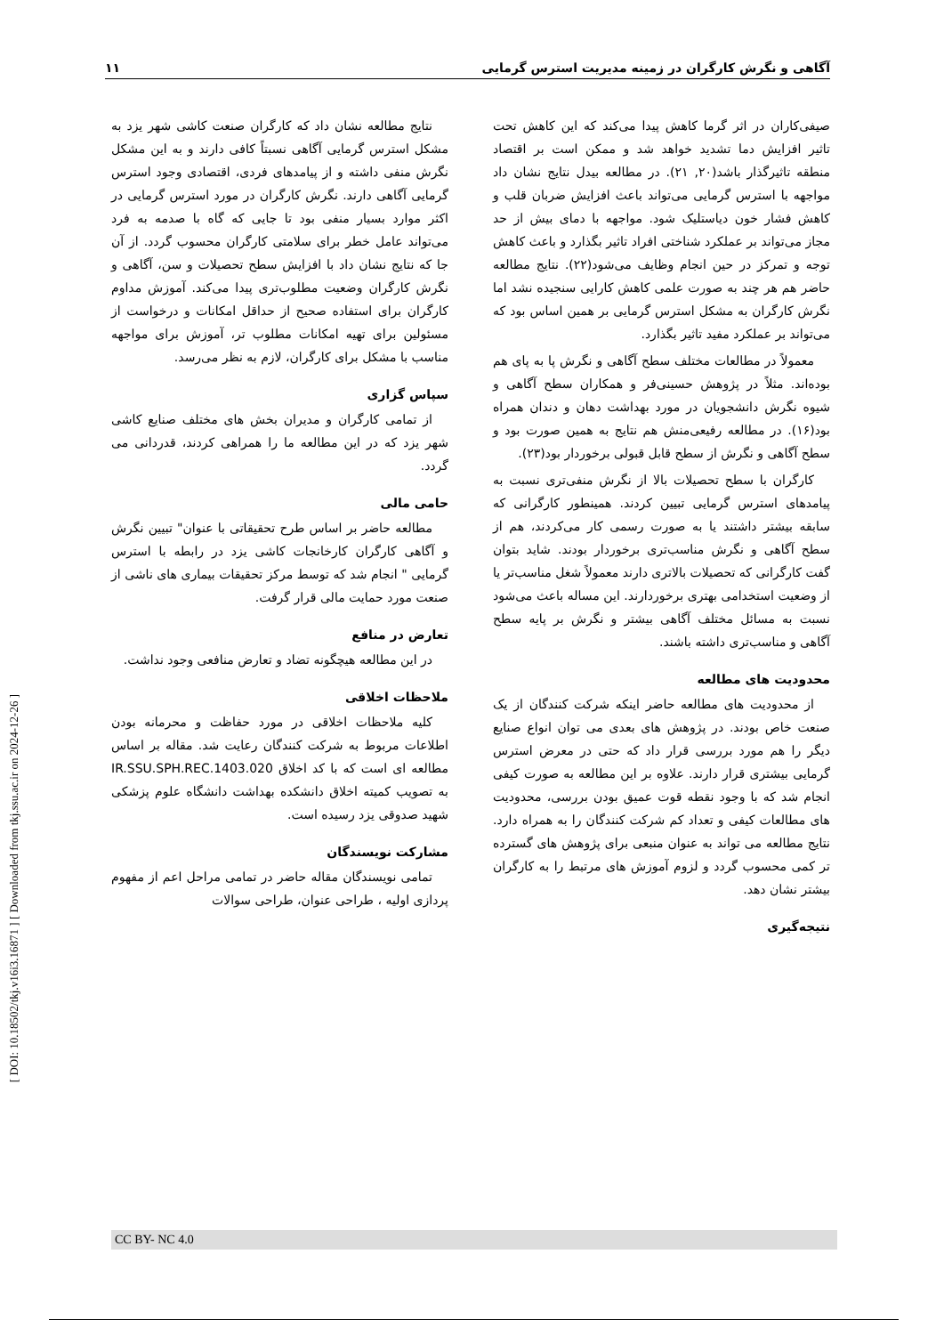[ DOI: 10.18502/tkj.v16i3.16871 ] [ Downloaded from tkj.ssu.ac.ir on 2024-12-26 ]
آگاهی و نگرش کارگران در زمینه مدیریت استرس گرمایی ۱۱
صیفی‌کاران در اثر گرما کاهش پیدا می‌کند که این کاهش تحت تاثیر افزایش دما تشدید خواهد شد و ممکن است بر اقتصاد منطقه تاثیرگذار باشد(۲۰, ۲۱). در مطالعه بیدل نتایج نشان داد مواجهه با استرس گرمایی می‌تواند باعث افزایش ضربان قلب و کاهش فشار خون دیاستلیک شود. مواجهه با دمای بیش از حد مجاز می‌تواند بر عملکرد شناختی افراد تاثیر بگذارد و باعث کاهش توجه و تمرکز در حین انجام وظایف می‌شود(۲۲). نتایج مطالعه حاضر هم هر چند به صورت علمی کاهش کارایی سنجیده نشد اما نگرش کارگران به مشکل استرس گرمایی بر همین اساس بود که می‌تواند بر عملکرد مفید تاثیر بگذارد.
معمولاً در مطالعات مختلف سطح آگاهی و نگرش پا به پای هم بوده‌اند. مثلاً در پژوهش حسینی‌فر و همکاران سطح آگاهی و شیوه نگرش دانشجویان در مورد بهداشت دهان و دندان همراه بود(۱۶). در مطالعه رفیعی‌منش هم نتایج به همین صورت بود و سطح آگاهی و نگرش از سطح قابل قبولی برخوردار بود(۲۳).
کارگران با سطح تحصیلات بالا از نگرش منفی‌تری نسبت به پیامدهای استرس گرمایی تبیین کردند. همینطور کارگرانی که سابقه بیشتر داشتند یا به صورت رسمی کار می‌کردند، هم از سطح آگاهی و نگرش مناسب‌تری برخوردار بودند. شاید بتوان گفت کارگرانی که تحصیلات بالاتری دارند معمولاً شغل مناسب‌تر یا از وضعیت استخدامی بهتری برخوردارند. این مساله باعث می‌شود نسبت به مسائل مختلف آگاهی بیشتر و نگرش بر پایه سطح آگاهی و مناسب‌تری داشته باشند.
محدودیت های مطالعه
از محدودیت های مطالعه حاضر اینکه شرکت کنندگان از یک صنعت خاص بودند. در پژوهش های بعدی می توان انواع صنایع دیگر را هم مورد بررسی قرار داد که حتی در معرض استرس گرمایی بیشتری قرار دارند. علاوه بر این مطالعه به صورت کیفی انجام شد که با وجود نقطه قوت عمیق بودن بررسی، محدودیت های مطالعات کیفی و تعداد کم شرکت کنندگان را به همراه دارد. نتایج مطالعه می تواند به عنوان منبعی برای پژوهش های گسترده تر کمی محسوب گردد و لزوم آموزش های مرتبط را به کارگران بیشتر نشان دهد.
نتیجه‌گیری
نتایج مطالعه نشان داد که کارگران صنعت کاشی شهر یزد به مشکل استرس گرمایی آگاهی نسبتاً کافی دارند و به این مشکل نگرش منفی داشته و از پیامدهای فردی، اقتصادی وجود استرس گرمایی آگاهی دارند. نگرش کارگران در مورد استرس گرمایی در اکثر موارد بسیار منفی بود تا جایی که گاه با صدمه به فرد می‌تواند عامل خطر برای سلامتی کارگران محسوب گردد. از آن جا که نتایج نشان داد با افزایش سطح تحصیلات و سن، آگاهی و نگرش کارگران وضعیت مطلوب‌تری پیدا می‌کند. آموزش مداوم کارگران برای استفاده صحیح از حداقل امکانات و درخواست از مسئولین برای تهیه امکانات مطلوب تر، آموزش برای مواجهه مناسب با مشکل برای کارگران، لازم به نظر می‌رسد.
سپاس گزاری
از تمامی کارگران و مدیران بخش های مختلف صنایع کاشی شهر یزد که در این مطالعه ما را همراهی کردند، قدردانی می گردد.
حامی مالی
مطالعه حاضر بر اساس طرح تحقیقاتی با عنوان" تبیین نگرش و آگاهی کارگران کارخانجات کاشی یزد در رابطه با استرس گرمایی " انجام شد که توسط مرکز تحقیقات بیماری های ناشی از صنعت مورد حمایت مالی قرار گرفت.
تعارض در منافع
در این مطالعه هیچگونه تضاد و تعارض منافعی وجود نداشت.
ملاحظات اخلاقی
کلیه ملاحظات اخلاقی در مورد حفاظت و محرمانه بودن اطلاعات مربوط به شرکت کنندگان رعایت شد. مقاله بر اساس مطالعه ای است که با کد اخلاق IR.SSU.SPH.REC.1403.020 به تصویب کمیته اخلاق دانشکده بهداشت دانشگاه علوم پزشکی شهید صدوقی یزد رسیده است.
مشارکت نویسندگان
تمامی نویسندگان مقاله حاضر در تمامی مراحل اعم از مفهوم پردازی اولیه ، طراحی عنوان، طراحی سوالات
CC BY- NC 4.0